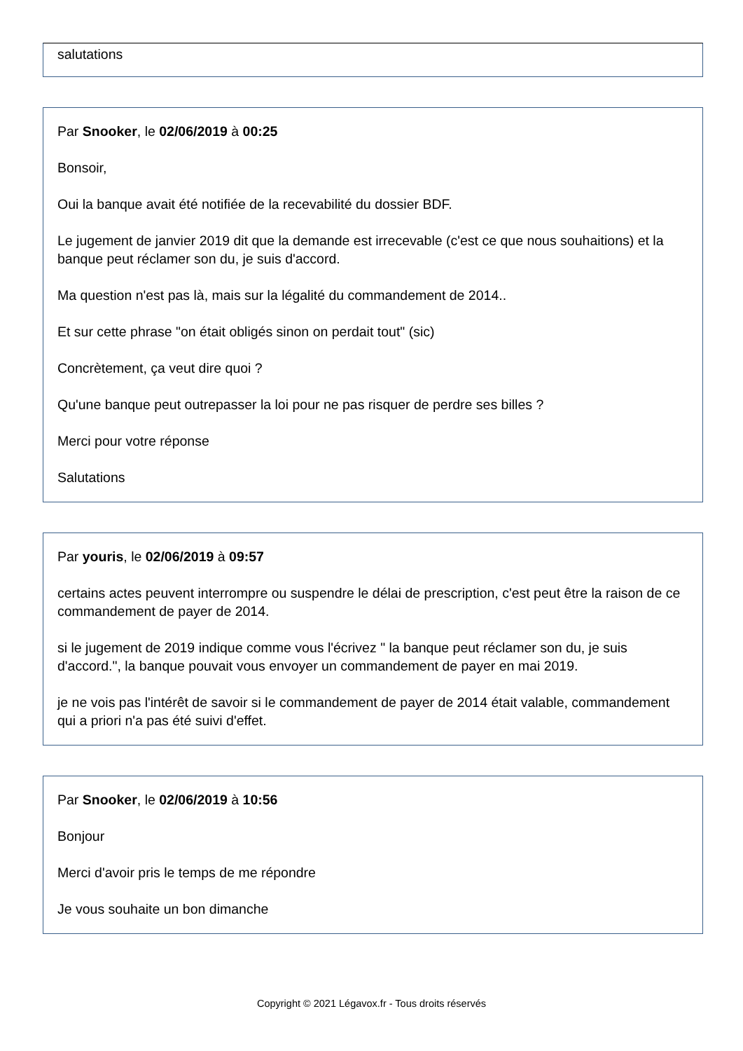salutations
Par Snooker, le 02/06/2019 à 00:25
Bonsoir,
Oui la banque avait été notifiée de la recevabilité du dossier BDF.
Le jugement de janvier 2019 dit que la demande est irrecevable (c'est ce que nous souhaitions) et la banque peut réclamer son du, je suis d'accord.
Ma question n'est pas là, mais sur la légalité du commandement de 2014..
Et sur cette phrase "on était obligés sinon on perdait tout" (sic)
Concrètement, ça veut dire quoi ?
Qu'une banque peut outrepasser la loi pour ne pas risquer de perdre ses billes ?
Merci pour votre réponse
Salutations
Par youris, le 02/06/2019 à 09:57
certains actes peuvent interrompre ou suspendre le délai de prescription, c'est peut être la raison de ce commandement de payer de 2014.
si le jugement de 2019 indique comme vous l'écrivez " la banque peut réclamer son du, je suis d'accord.", la banque pouvait vous envoyer un commandement de payer en mai 2019.
je ne vois pas l'intérêt de savoir si le commandement de payer de 2014 était valable, commandement qui a priori n'a pas été suivi d'effet.
Par Snooker, le 02/06/2019 à 10:56
Bonjour
Merci d'avoir pris le temps de me répondre
Je vous souhaite un bon dimanche
Copyright © 2021 Légavox.fr - Tous droits réservés